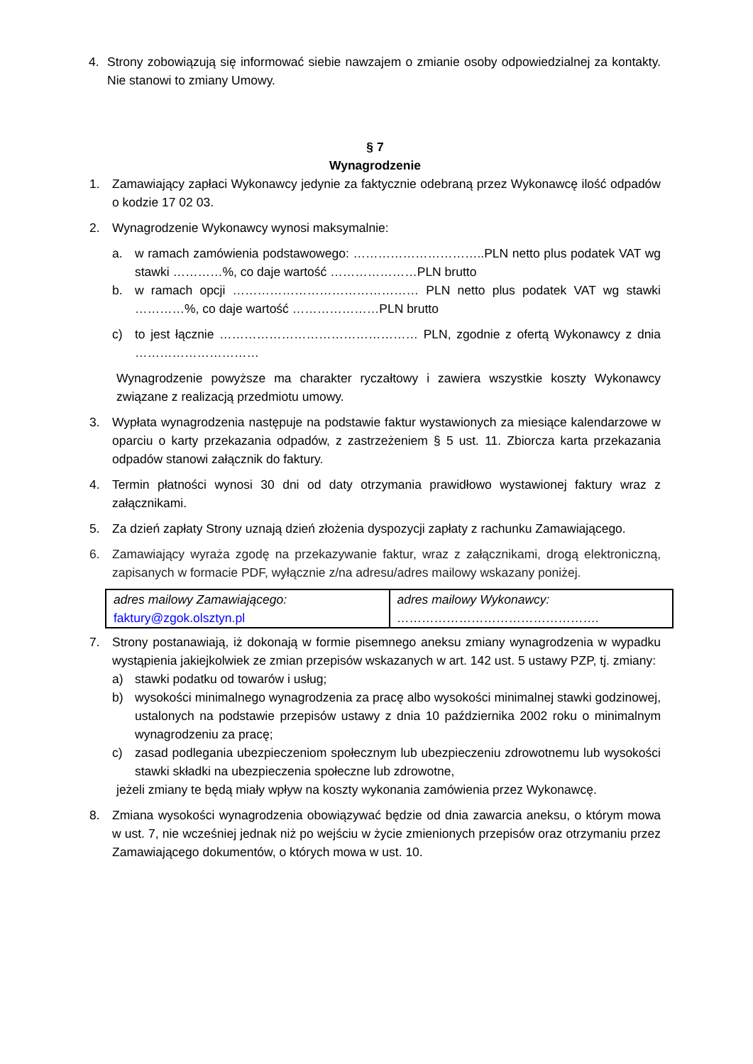4. Strony zobowiązują się informować siebie nawzajem o zmianie osoby odpowiedzialnej za kontakty. Nie stanowi to zmiany Umowy.
§ 7
Wynagrodzenie
1. Zamawiający zapłaci Wykonawcy jedynie za faktycznie odebraną przez Wykonawcę ilość odpadów o kodzie 17 02 03.
2. Wynagrodzenie Wykonawcy wynosi maksymalnie:
a. w ramach zamówienia podstawowego: …………………………..PLN netto plus podatek VAT wg stawki …………%, co daje wartość …………………PLN brutto
b. w ramach opcji ……………………………………… PLN netto plus podatek VAT wg stawki …………%, co daje wartość …………………PLN brutto
c) to jest łącznie ………………………………………… PLN, zgodnie z ofertą Wykonawcy z dnia …………………………
Wynagrodzenie powyższe ma charakter ryczałtowy i zawiera wszystkie koszty Wykonawcy związane z realizacją przedmiotu umowy.
3. Wypłata wynagrodzenia następuje na podstawie faktur wystawionych za miesiące kalendarzowe w oparciu o karty przekazania odpadów, z zastrzeżeniem § 5 ust. 11. Zbiorcza karta przekazania odpadów stanowi załącznik do faktury.
4. Termin płatności wynosi 30 dni od daty otrzymania prawidłowo wystawionej faktury wraz z załącznikami.
5. Za dzień zapłaty Strony uznają dzień złożenia dyspozycji zapłaty z rachunku Zamawiającego.
6. Zamawiający wyraża zgodę na przekazywanie faktur, wraz z załącznikami, drogą elektroniczną, zapisanych w formacie PDF, wyłącznie z/na adresu/adres mailowy wskazany poniżej.
| adres mailowy Zamawiającego: faktury@zgok.olsztyn.pl | adres mailowy Wykonawcy: …………………………………………. |
7. Strony postanawiają, iż dokonają w formie pisemnego aneksu zmiany wynagrodzenia w wypadku wystąpienia jakiejkolwiek ze zmian przepisów wskazanych w art. 142 ust. 5 ustawy PZP, tj. zmiany:
a) stawki podatku od towarów i usług;
b) wysokości minimalnego wynagrodzenia za pracę albo wysokości minimalnej stawki godzinowej, ustalonych na podstawie przepisów ustawy z dnia 10 października 2002 roku o minimalnym wynagrodzeniu za pracę;
c) zasad podlegania ubezpieczeniom społecznym lub ubezpieczeniu zdrowotnemu lub wysokości stawki składki na ubezpieczenia społeczne lub zdrowotne,
jeżeli zmiany te będą miały wpływ na koszty wykonania zamówienia przez Wykonawcę.
8. Zmiana wysokości wynagrodzenia obowiązywać będzie od dnia zawarcia aneksu, o którym mowa w ust. 7, nie wcześniej jednak niż po wejściu w życie zmienionych przepisów oraz otrzymaniu przez Zamawiającego dokumentów, o których mowa w ust. 10.